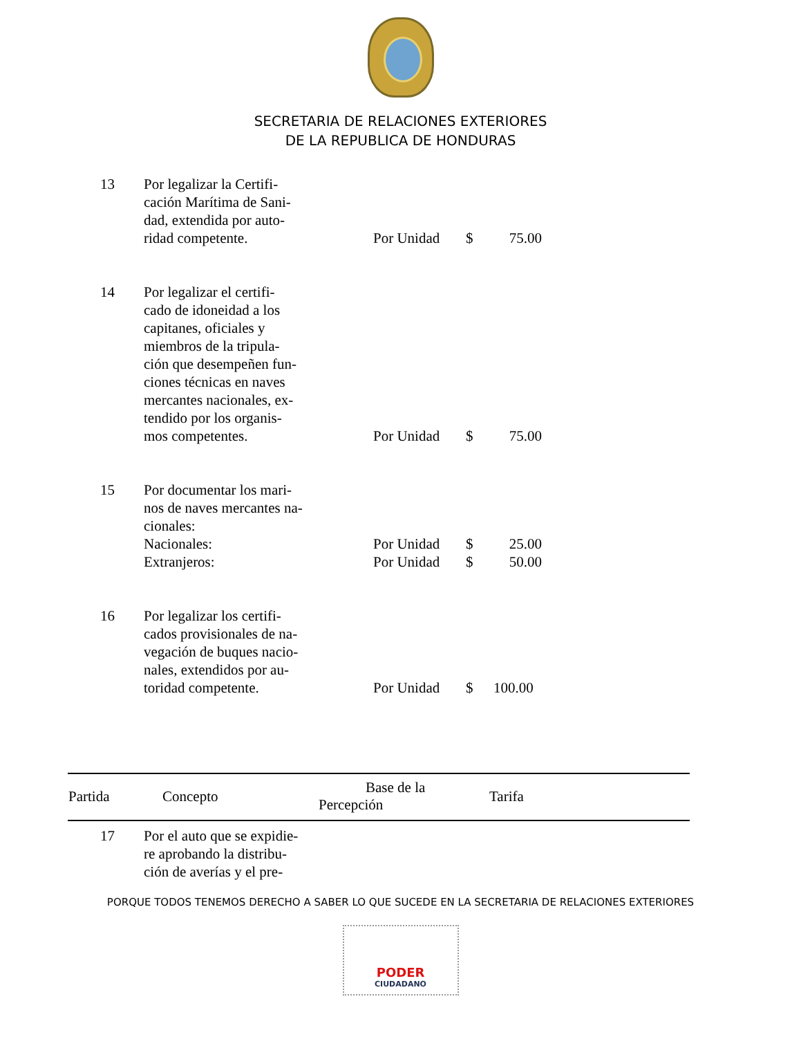SECRETARIA DE RELACIONES EXTERIORES
DE LA REPUBLICA DE HONDURAS
| 13 | Por legalizar la Certifi- cación Marítima de Sani- dad, extendida por auto- ridad competente. | Por Unidad | $ | 75.00 |
| 14 | Por legalizar el certifi- cado de idoneidad a los capitanes, oficiales y miembros de la tripula- ción que desempeñen fun- ciones técnicas en naves mercantes nacionales, ex- tendido por los organis- mos competentes. | Por Unidad | $ | 75.00 |
| 15 | Por documentar los mari- nos de naves mercantes na- cionales: | | | |
| | Nacionales: | Por Unidad | $ | 25.00 |
| | Extranjeros: | Por Unidad | $ | 50.00 |
| 16 | Por legalizar los certifi- cados provisionales de na- vegación de buques nacio- nales, extendidos por au- toridad competente. | Por Unidad | $ | 100.00 |
| Partida | Concepto | Base de la Percepción | Tarifa |
| --- | --- | --- | --- |
| 17 | Por el auto que se expidie- re aprobando la distribu- ción de averías y el pre- |
PORQUE TODOS TENEMOS DERECHO A SABER LO QUE SUCEDE EN LA SECRETARIA DE RELACIONES EXTERIORES
PODER
CIUDADANO